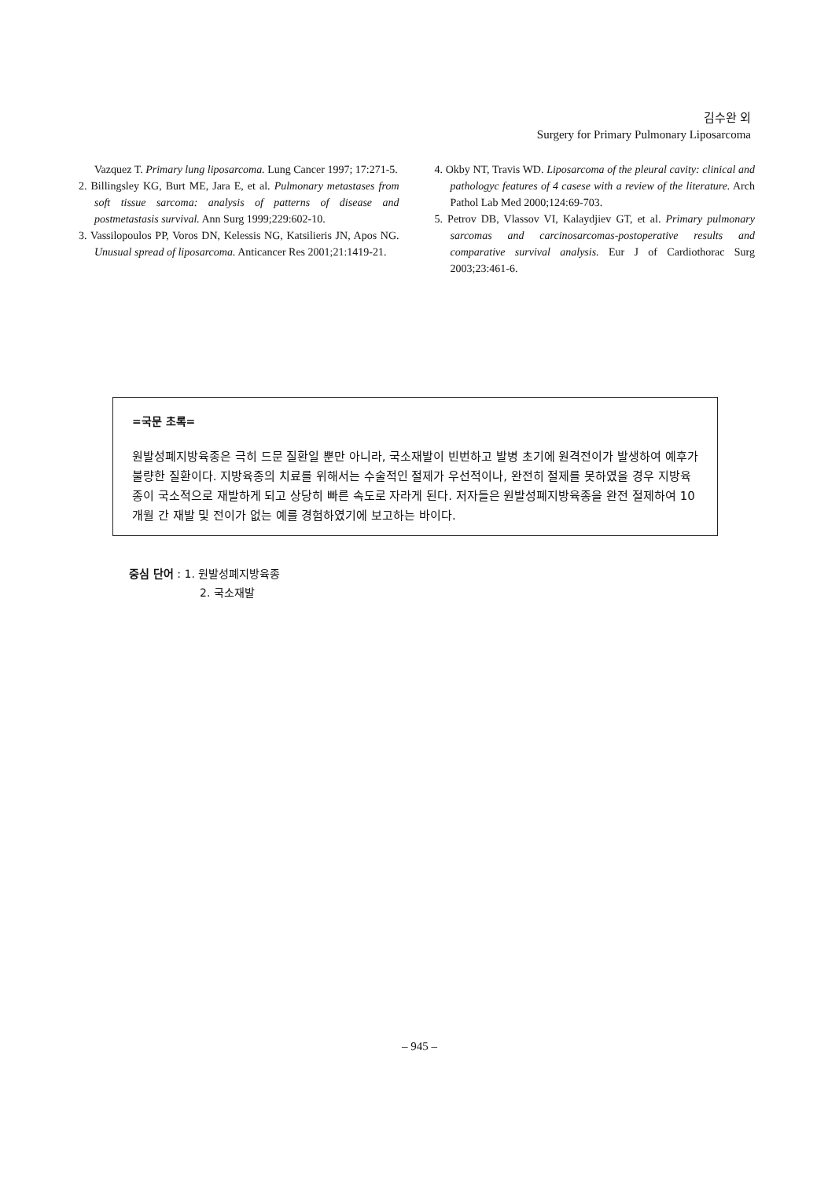김수완 외
Surgery for Primary Pulmonary Liposarcoma
Vazquez T. Primary lung liposarcoma. Lung Cancer 1997; 17:271-5.
2. Billingsley KG, Burt ME, Jara E, et al. Pulmonary metastases from soft tissue sarcoma: analysis of patterns of disease and postmetastasis survival. Ann Surg 1999;229:602-10.
3. Vassilopoulos PP, Voros DN, Kelessis NG, Katsilieris JN, Apos NG. Unusual spread of liposarcoma. Anticancer Res 2001;21:1419-21.
4. Okby NT, Travis WD. Liposarcoma of the pleural cavity: clinical and pathologyc features of 4 casese with a review of the literature. Arch Pathol Lab Med 2000;124:69-703.
5. Petrov DB, Vlassov VI, Kalaydjiev GT, et al. Primary pulmonary sarcomas and carcinosarcomas-postoperative results and comparative survival analysis. Eur J of Cardiothorac Surg 2003;23:461-6.
=국문 초록=
원발성폐지방육종은 극히 드문 질환일 뿐만 아니라, 국소재발이 빈번하고 발병 초기에 원격전이가 발생하여 예후가 불량한 질환이다. 지방육종의 치료를 위해서는 수술적인 절제가 우선적이나, 완전히 절제를 못하였을 경우 지방육종이 국소적으로 재발하게 되고 상당히 빠른 속도로 자라게 된다. 저자들은 원발성폐지방육종을 완전 절제하여 10개월 간 재발 및 전이가 없는 예를 경험하였기에 보고하는 바이다.
중심 단어 : 1. 원발성폐지방육종
2. 국소재발
– 945 –